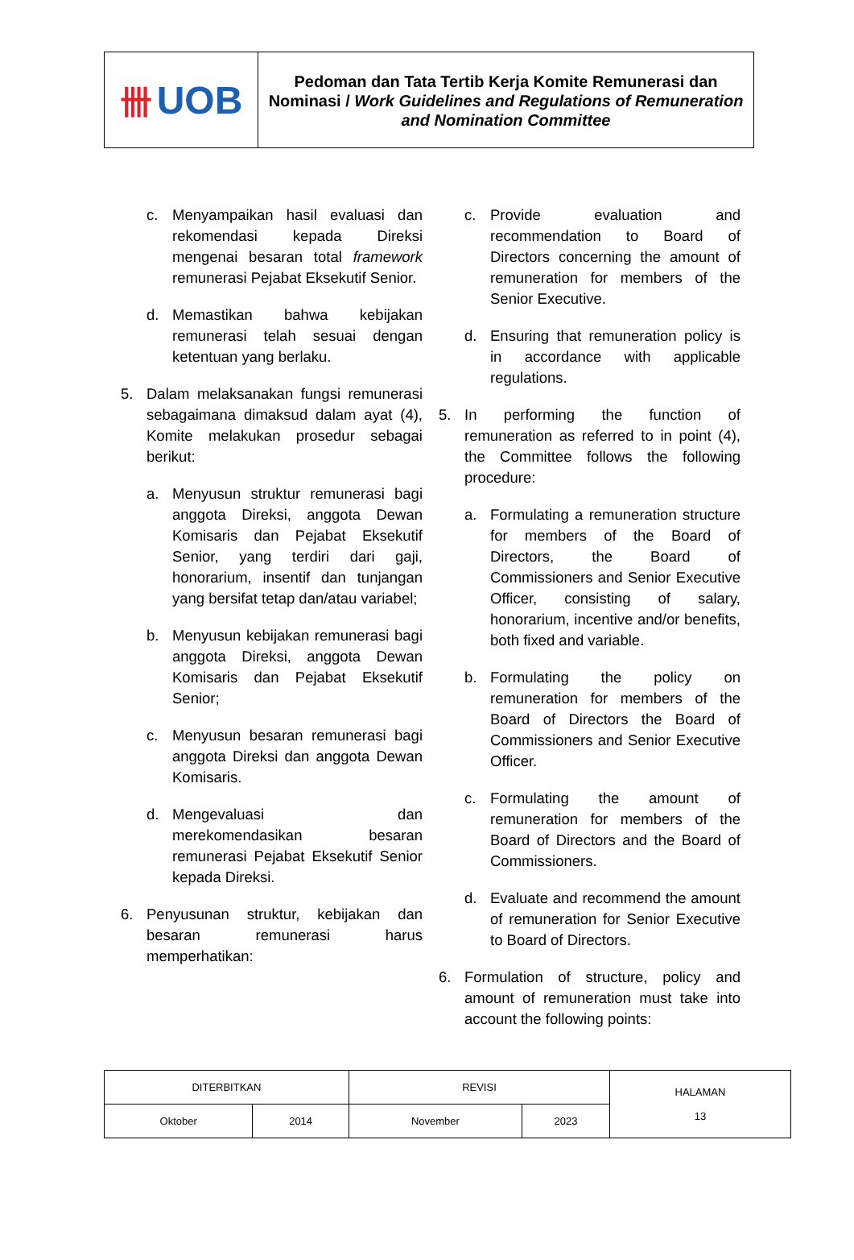卌 UOB
Pedoman dan Tata Tertib Kerja Komite Remunerasi dan Nominasi / Work Guidelines and Regulations of Remuneration and Nomination Committee
c. Menyampaikan hasil evaluasi dan rekomendasi kepada Direksi mengenai besaran total framework remunerasi Pejabat Eksekutif Senior.
d. Memastikan bahwa kebijakan remunerasi telah sesuai dengan ketentuan yang berlaku.
5. Dalam melaksanakan fungsi remunerasi sebagaimana dimaksud dalam ayat (4), Komite melakukan prosedur sebagai berikut:
a. Menyusun struktur remunerasi bagi anggota Direksi, anggota Dewan Komisaris dan Pejabat Eksekutif Senior, yang terdiri dari gaji, honorarium, insentif dan tunjangan yang bersifat tetap dan/atau variabel;
b. Menyusun kebijakan remunerasi bagi anggota Direksi, anggota Dewan Komisaris dan Pejabat Eksekutif Senior;
c. Menyusun besaran remunerasi bagi anggota Direksi dan anggota Dewan Komisaris.
d. Mengevaluasi dan merekomendasikan besaran remunerasi Pejabat Eksekutif Senior kepada Direksi.
6. Penyusunan struktur, kebijakan dan besaran remunerasi harus memperhatikan:
c. Provide evaluation and recommendation to Board of Directors concerning the amount of remuneration for members of the Senior Executive.
d. Ensuring that remuneration policy is in accordance with applicable regulations.
5. In performing the function of remuneration as referred to in point (4), the Committee follows the following procedure:
a. Formulating a remuneration structure for members of the Board of Directors, the Board of Commissioners and Senior Executive Officer, consisting of salary, honorarium, incentive and/or benefits, both fixed and variable.
b. Formulating the policy on remuneration for members of the Board of Directors the Board of Commissioners and Senior Executive Officer.
c. Formulating the amount of remuneration for members of the Board of Directors and the Board of Commissioners.
d. Evaluate and recommend the amount of remuneration for Senior Executive to Board of Directors.
6. Formulation of structure, policy and amount of remuneration must take into account the following points:
| DITERBITKAN | | REVISI | | HALAMAN 13 |
| Oktober | 2014 | November | 2023 | |